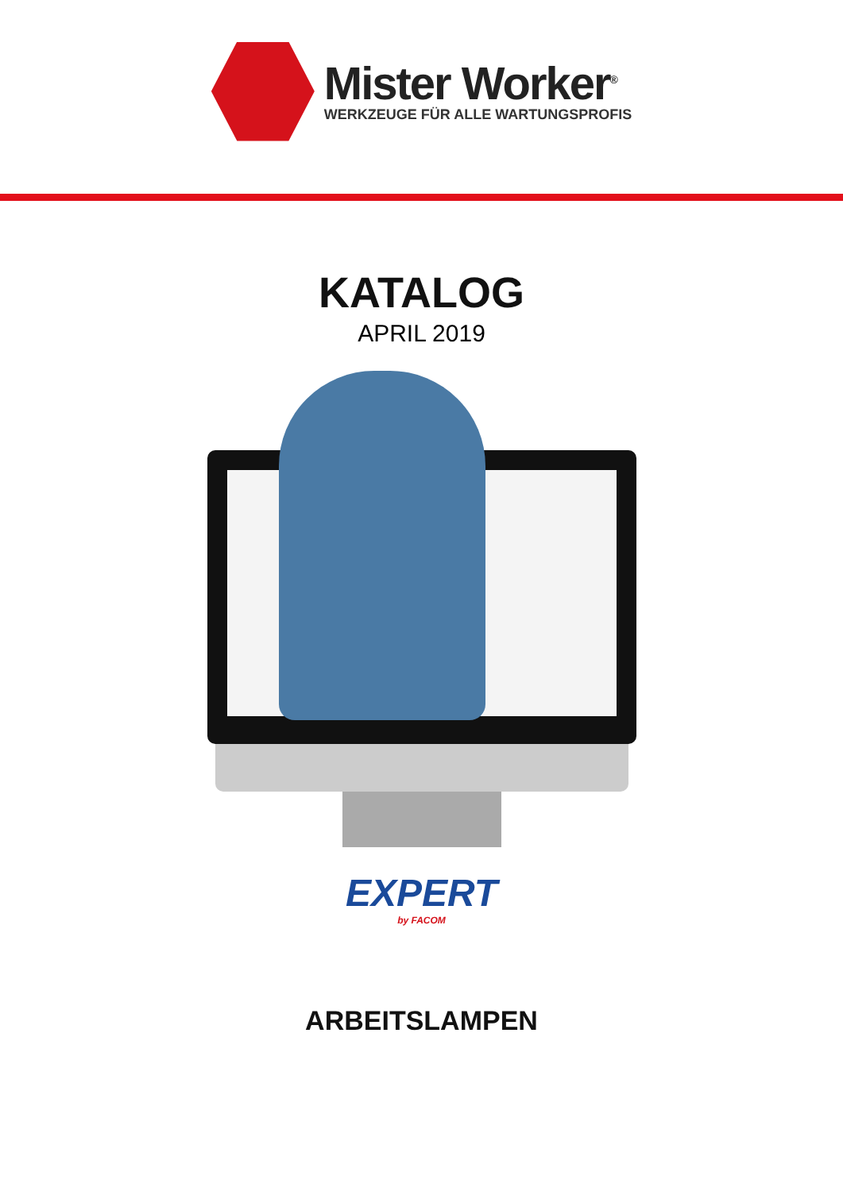Mister Worker<sup>®</sup>
WERKZEUGE FÜR ALLE WARTUNGSPROFIS
KATALOG
APRIL 2019
EXPERT
by FACOM
ARBEITSLAMPEN